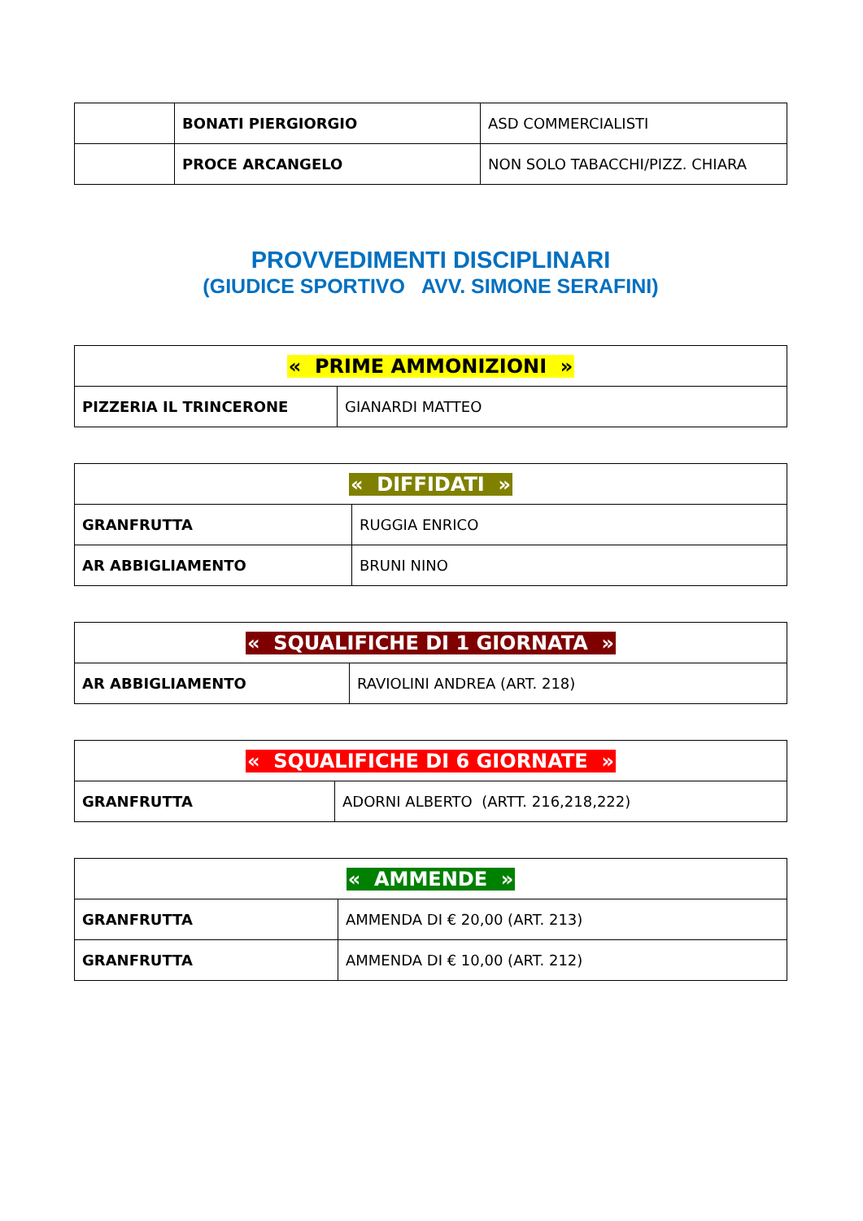| | BONATI PIERGIORGIO | ASD COMMERCIALISTI |
| | PROCE ARCANGELO | NON SOLO TABACCHI/PIZZ. CHIARA |
PROVVEDIMENTI DISCIPLINARI
(GIUDICE SPORTIVO AVV. SIMONE SERAFINI)
| « PRIME AMMONIZIONI » | |
| PIZZERIA IL TRINCERONE | GIANARDI MATTEO |
| « DIFFIDATI » | |
| GRANFRUTTA | RUGGIA ENRICO |
| AR ABBIGLIAMENTO | BRUNI NINO |
| « SQUALIFICHE DI 1 GIORNATA » | |
| AR ABBIGLIAMENTO | RAVIOLINI ANDREA (ART. 218) |
| « SQUALIFICHE DI 6 GIORNATE » | |
| GRANFRUTTA | ADORNI ALBERTO (ARTT. 216,218,222) |
| « AMMENDE » | |
| GRANFRUTTA | AMMENDA DI € 20,00 (ART. 213) |
| GRANFRUTTA | AMMENDA DI € 10,00 (ART. 212) |